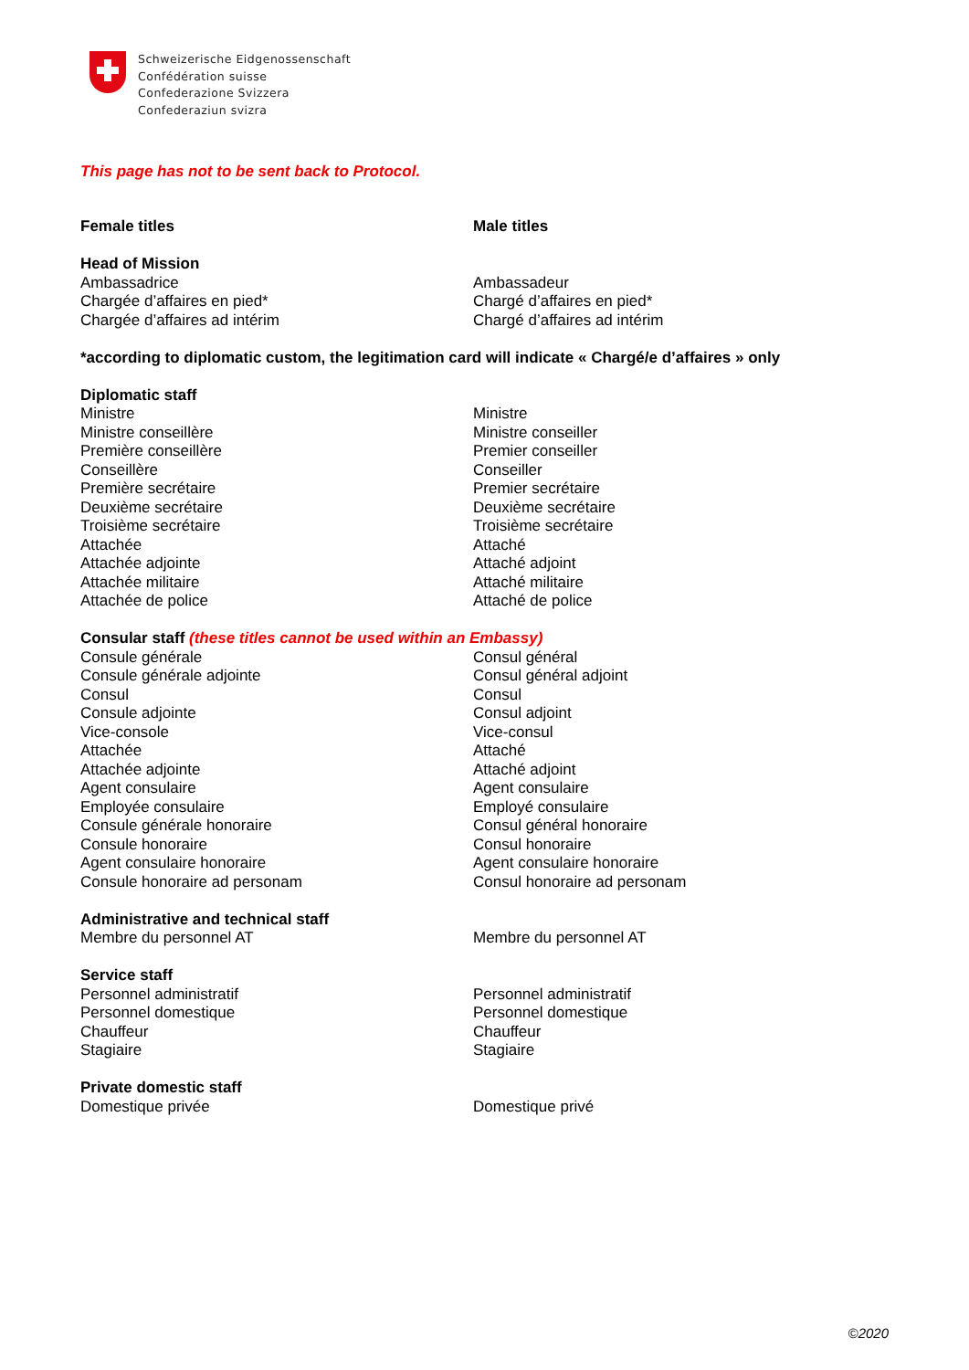Schweizerische Eidgenossenschaft
Confédération suisse
Confederazione Svizzera
Confederaziun svizra
This page has not to be sent back to Protocol.
| Female titles | Male titles |
| Head of Mission | |
| Ambassadrice | Ambassadeur |
| Chargée d’affaires en pied* | Chargé d’affaires en pied* |
| Chargée d’affaires ad intérim | Chargé d’affaires ad intérim |
| *according to diplomatic custom, the legitimation card will indicate « Chargé/e d’affaires » only | |
| Diplomatic staff | |
| Ministre | Ministre |
| Ministre conseillère | Ministre conseiller |
| Première conseillère | Premier conseiller |
| Conseillère | Conseiller |
| Première secrétaire | Premier secrétaire |
| Deuxième secrétaire | Deuxième secrétaire |
| Troisième secrétaire | Troisième secrétaire |
| Attachée | Attaché |
| Attachée adjointe | Attaché adjoint |
| Attachée militaire | Attaché militaire |
| Attachée de police | Attaché de police |
| Consular staff (these titles cannot be used within an Embassy) | |
| Consule générale | Consul général |
| Consule générale adjointe | Consul général adjoint |
| Consul | Consul |
| Consule adjointe | Consul adjoint |
| Vice-console | Vice-consul |
| Attachée | Attaché |
| Attachée adjointe | Attaché adjoint |
| Agent consulaire | Agent consulaire |
| Employée consulaire | Employé consulaire |
| Consule générale honoraire | Consul général honoraire |
| Consule honoraire | Consul honoraire |
| Agent consulaire honoraire | Agent consulaire honoraire |
| Consule honoraire ad personam | Consul honoraire ad personam |
| Administrative and technical staff | |
| Membre du personnel AT | Membre du personnel AT |
| Service staff | |
| Personnel administratif | Personnel administratif |
| Personnel domestique | Personnel domestique |
| Chauffeur | Chauffeur |
| Stagiaire | Stagiaire |
| Private domestic staff | |
| Domestique privée | Domestique privé |
©2020